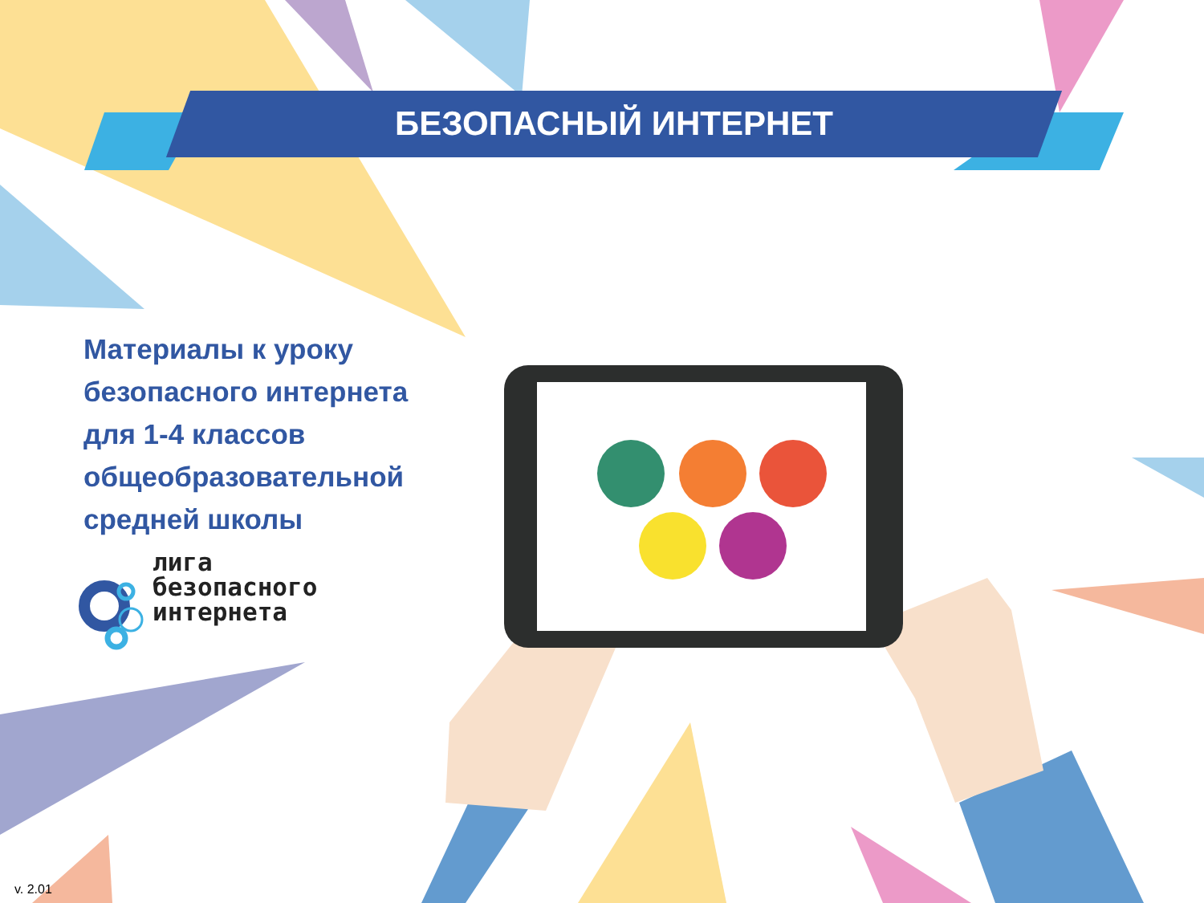БЕЗОПАСНЫЙ ИНТЕРНЕТ
Материалы к уроку
безопасного интернета
для 1-4 классов
общеобразовательной
средней школы
лига
безопасного
интернета
v. 2.01